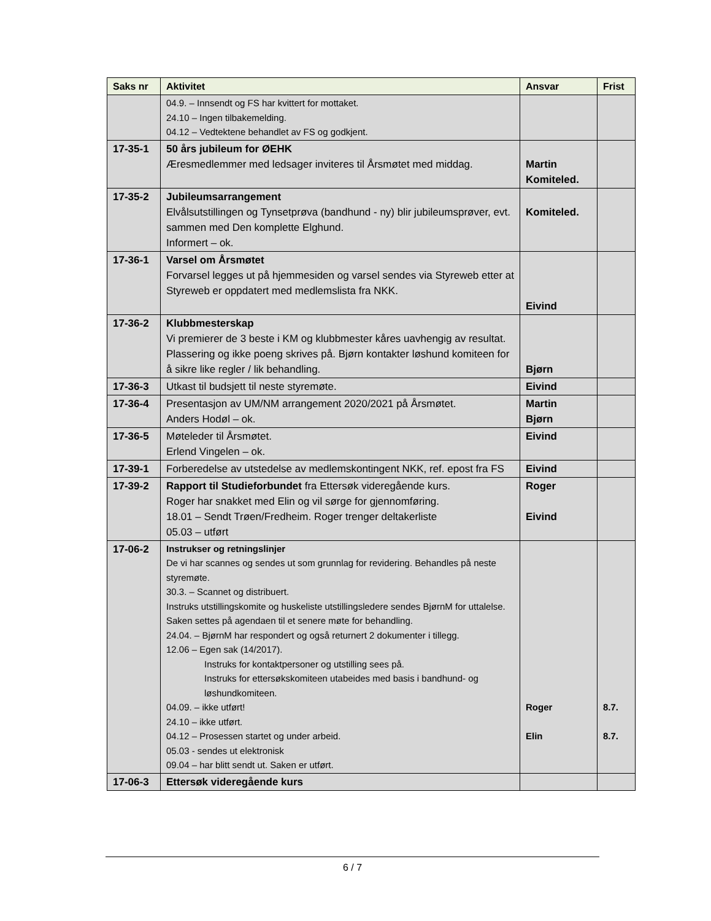| Saks nr | Aktivitet | Ansvar | Frist |
| --- | --- | --- | --- |
| | 04.9. – Innsendt og FS har kvittert for mottaket. 24.10 – Ingen tilbakemelding. 04.12 – Vedtektene behandlet av FS og godkjent. | | |
| 17-35-1 | 50 års jubileum for ØEHK Æresmedlemmer med ledsager inviteres til Årsmøtet med middag. | Martin Komiteled. | |
| 17-35-2 | Jubileumsarrangement Elvålsutstillingen og Tynsetprøva (bandhund - ny) blir jubileumsprøver, evt. sammen med Den komplette Elghund. Informert – ok. | Komiteled. | |
| 17-36-1 | Varsel om Årsmøtet Forvarsel legges ut på hjemmesiden og varsel sendes via Styreweb etter at Styreweb er oppdatert med medlemslista fra NKK. | Eivind | |
| 17-36-2 | Klubbmesterskap Vi premierer de 3 beste i KM og klubbmester kåres uavhengig av resultat. Plassering og ikke poeng skrives på. Bjørn kontakter løshund komiteen for å sikre like regler / lik behandling. | Bjørn | |
| 17-36-3 | Utkast til budsjett til neste styremøte. | Eivind | |
| 17-36-4 | Presentasjon av UM/NM arrangement 2020/2021 på Årsmøtet. Anders Hodøl – ok. | Martin Bjørn | |
| 17-36-5 | Møteleder til Årsmøtet. Erlend Vingelen – ok. | Eivind | |
| 17-39-1 | Forberedelse av utstedelse av medlemskontingent NKK, ref. epost fra FS | Eivind | |
| 17-39-2 | Rapport til Studieforbundet fra Ettersøk videregående kurs. Roger har snakket med Elin og vil sørge for gjennomføring. 18.01 – Sendt Trøen/Fredheim. Roger trenger deltakerliste 05.03 – utført | Roger Eivind | |
| 17-06-2 | Instrukser og retningslinjer De vi har scannes og sendes ut som grunnlag for revidering. Behandles på neste styremøte. 30.3. – Scannet og distribuert. Instruks utstillingskomite og huskeliste utstillingsledere sendes BjørnM for uttalelse. Saken settes på agendaen til et senere møte for behandling. 24.04. – BjørnM har respondert og også returnert 2 dokumenter i tillegg. 12.06 – Egen sak (14/2017). Instruks for kontaktpersoner og utstilling sees på. Instruks for ettersøkskomiteen utabeides med basis i bandhund- og løshundkomiteen. 04.09. – ikke utført! 24.10 – ikke utført. 04.12 – Prosessen startet og under arbeid. 05.03 - sendes ut elektronisk 09.04 – har blitt sendt ut. Saken er utført. | Roger Elin | 8.7. 8.7. |
| 17-06-3 | Ettersøk videregående kurs | | |
6 / 7